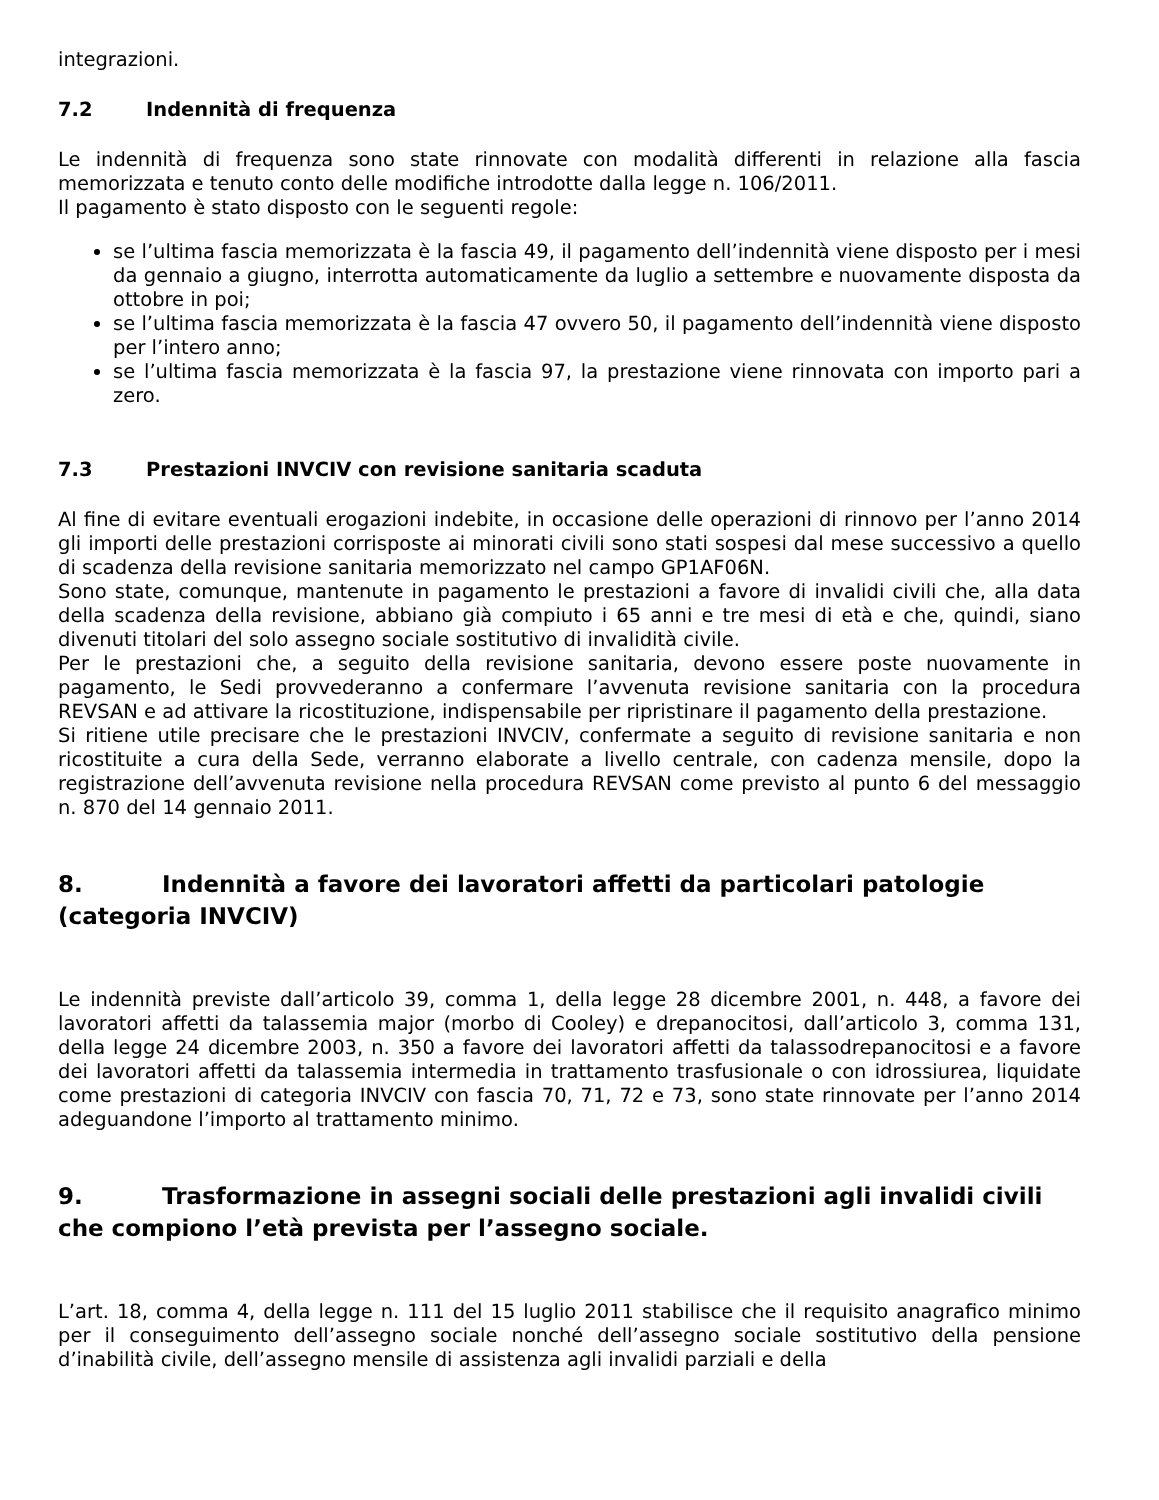integrazioni.
7.2 Indennità di frequenza
Le indennità di frequenza sono state rinnovate con modalità differenti in relazione alla fascia memorizzata e tenuto conto delle modifiche introdotte dalla legge n. 106/2011.
Il pagamento è stato disposto con le seguenti regole:
se l’ultima fascia memorizzata è la fascia 49, il pagamento dell’indennità viene disposto per i mesi da gennaio a giugno, interrotta automaticamente da luglio a settembre e nuovamente disposta da ottobre in poi;
se l’ultima fascia memorizzata è la fascia 47 ovvero 50, il pagamento dell’indennità viene disposto per l’intero anno;
se l’ultima fascia memorizzata è la fascia 97, la prestazione viene rinnovata con importo pari a zero.
7.3 Prestazioni INVCIV con revisione sanitaria scaduta
Al fine di evitare eventuali erogazioni indebite, in occasione delle operazioni di rinnovo per l’anno 2014 gli importi delle prestazioni corrisposte ai minorati civili sono stati sospesi dal mese successivo a quello di scadenza della revisione sanitaria memorizzato nel campo GP1AF06N.
Sono state, comunque, mantenute in pagamento le prestazioni a favore di invalidi civili che, alla data della scadenza della revisione, abbiano già compiuto i 65 anni e tre mesi di età e che, quindi, siano divenuti titolari del solo assegno sociale sostitutivo di invalidità civile.
Per le prestazioni che, a seguito della revisione sanitaria, devono essere poste nuovamente in pagamento, le Sedi provvederanno a confermare l’avvenuta revisione sanitaria con la procedura REVSAN e ad attivare la ricostituzione, indispensabile per ripristinare il pagamento della prestazione.
Si ritiene utile precisare che le prestazioni INVCIV, confermate a seguito di revisione sanitaria e non ricostituite a cura della Sede, verranno elaborate a livello centrale, con cadenza mensile, dopo la registrazione dell’avvenuta revisione nella procedura REVSAN come previsto al punto 6 del messaggio n. 870 del 14 gennaio 2011.
8. Indennità a favore dei lavoratori affetti da particolari patologie (categoria INVCIV)
Le indennità previste dall’articolo 39, comma 1, della legge 28 dicembre 2001, n. 448, a favore dei lavoratori affetti da talassemia major (morbo di Cooley) e drepanocitosi, dall’articolo 3, comma 131, della legge 24 dicembre 2003, n. 350 a favore dei lavoratori affetti da talassodrepanocitosi e a favore dei lavoratori affetti da talassemia intermedia in trattamento trasfusionale o con idrossiurea, liquidate come prestazioni di categoria INVCIV con fascia 70, 71, 72 e 73, sono state rinnovate per l’anno 2014 adeguandone l’importo al trattamento minimo.
9. Trasformazione in assegni sociali delle prestazioni agli invalidi civili che compiono l’età prevista per l’assegno sociale.
L’art. 18, comma 4, della legge n. 111 del 15 luglio 2011 stabilisce che il requisito anagrafico minimo per il conseguimento dell’assegno sociale nonché dell’assegno sociale sostitutivo della pensione d’inabilità civile, dell’assegno mensile di assistenza agli invalidi parziali e della